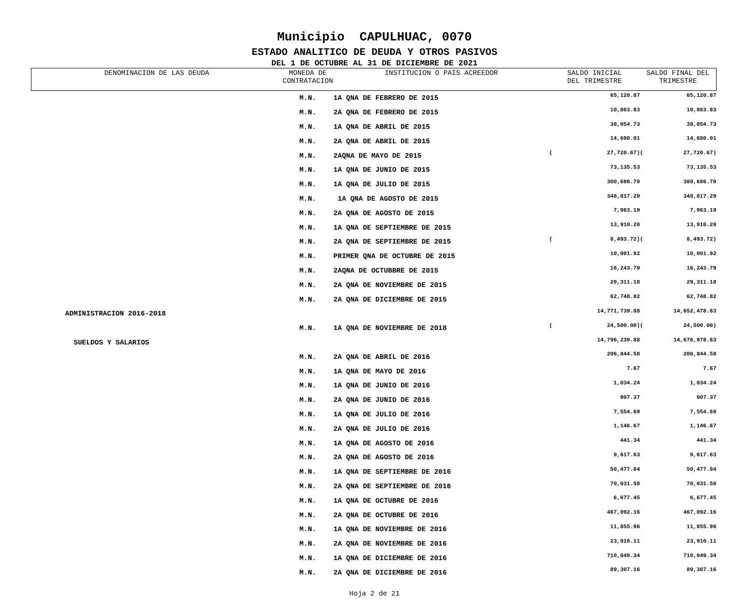Municipio CAPULHUAC, 0070
ESTADO ANALITICO DE DEUDA Y OTROS PASIVOS
DEL 1 DE OCTUBRE AL 31 DE DICIEMBRE DE 2021
| DENOMINACION DE LAS DEUDA | MONEDA DE CONTRATACION | INSTITUCION O PAIS ACREEDOR | SALDO INICIAL DEL TRIMESTRE | | SALDO FINAL DEL TRIMESTRE | |
| --- | --- | --- | --- | --- | --- | --- |
| | M.N. | 1A QNA DE FEBRERO DE 2015 | | 65,120.87 | | 65,120.87 |
| | M.N. | 2A QNA DE FEBRERO DE 2015 | | 10,863.83 | | 10,863.83 |
| | M.N. | 1A QNA DE ABRIL DE 2015 | | 38,054.73 | | 38,054.73 |
| | M.N. | 2A QNA DE ABRIL DE 2015 | | 14,680.01 | | 14,680.01 |
| | M.N. | 2AQNA DE MAYO DE 2015 | ( | 27,720.67) | ( | 27,720.67) |
| | M.N. | 1A QNA DE JUNIO DE 2015 | | 73,135.53 | | 73,135.53 |
| | M.N. | 1A QNA DE JULIO DE 2015 | | 300,686.70 | | 300,686.70 |
| | M.N. | 1A QNA DE AGOSTO DE 2015 | | 348,817.29 | | 348,817.29 |
| | M.N. | 2A QNA DE AGOSTO DE 2015 | | 7,963.19 | | 7,963.19 |
| | M.N. | 1A QNA DE SEPTIEMBRE DE 2015 | | 13,910.20 | | 13,910.20 |
| | M.N. | 2A QNA DE SEPTIEMBRE DE 2015 | ( | 8,493.72) | ( | 8,493.72) |
| | M.N. | PRIMER QNA DE OCTUBRE DE 2015 | | 10,001.92 | | 10,001.92 |
| | M.N. | 2AQNA DE OCTUBBRE DE 2015 | | 16,243.79 | | 16,243.79 |
| | M.N. | 2A QNA DE NOVIEMBRE DE 2015 | | 29,311.18 | | 29,311.18 |
| | M.N. | 2A QNA DE DICIEMBRE DE 2015 | | 62,748.82 | | 62,748.82 |
| ADMINISTRACION 2016-2018 | | | | 14,771,739.88 | | 14,652,478.63 |
| | M.N. | 1A QNA DE NOVIEMBRE DE 2018 | ( | 24,500.00) | ( | 24,500.00) |
| SUELDOS Y SALARIOS | | | | 14,796,239.88 | | 14,676,978.63 |
| | M.N. | 2A QNA DE ABRIL DE 2016 | | 206,844.58 | | 206,844.58 |
| | M.N. | 1A QNA DE MAYO DE 2016 | | 7.67 | | 7.67 |
| | M.N. | 1A QNA DE JUNIO DE 2016 | | 1,034.24 | | 1,034.24 |
| | M.N. | 2A QNA DE JUNIO DE 2016 | | 907.37 | | 907.37 |
| | M.N. | 1A QNA DE JULIO DE 2016 | | 7,554.69 | | 7,554.69 |
| | M.N. | 2A QNA DE JULIO DE 2016 | | 1,146.67 | | 1,146.67 |
| | M.N. | 1A QNA DE AGOSTO DE 2016 | | 441.34 | | 441.34 |
| | M.N. | 2A QNA DE AGOSTO DE 2016 | | 9,617.63 | | 9,617.63 |
| | M.N. | 1A QNA DE SEPTIEMBRE DE 2016 | | 50,477.84 | | 50,477.84 |
| | M.N. | 2A QNA DE SEPTIEMBRE DE 2016 | | 70,031.50 | | 70,031.50 |
| | M.N. | 1A QNA DE OCTUBRE DE 2016 | | 6,677.45 | | 6,677.45 |
| | M.N. | 2A QNA DE OCTUBRE DE 2016 | | 467,092.16 | | 467,092.16 |
| | M.N. | 1A QNA DE NOVIEMBRE DE 2016 | | 11,855.96 | | 11,855.96 |
| | M.N. | 2A QNA DE NOVIEMBRE DE 2016 | | 23,910.11 | | 23,910.11 |
| | M.N. | 1A QNA DE DICIEMBRE DE 2016 | | 710,049.34 | | 710,049.34 |
| | M.N. | 2A QNA DE DICIEMBRE DE 2016 | | 89,307.16 | | 89,307.16 |
Hoja 2 de 21